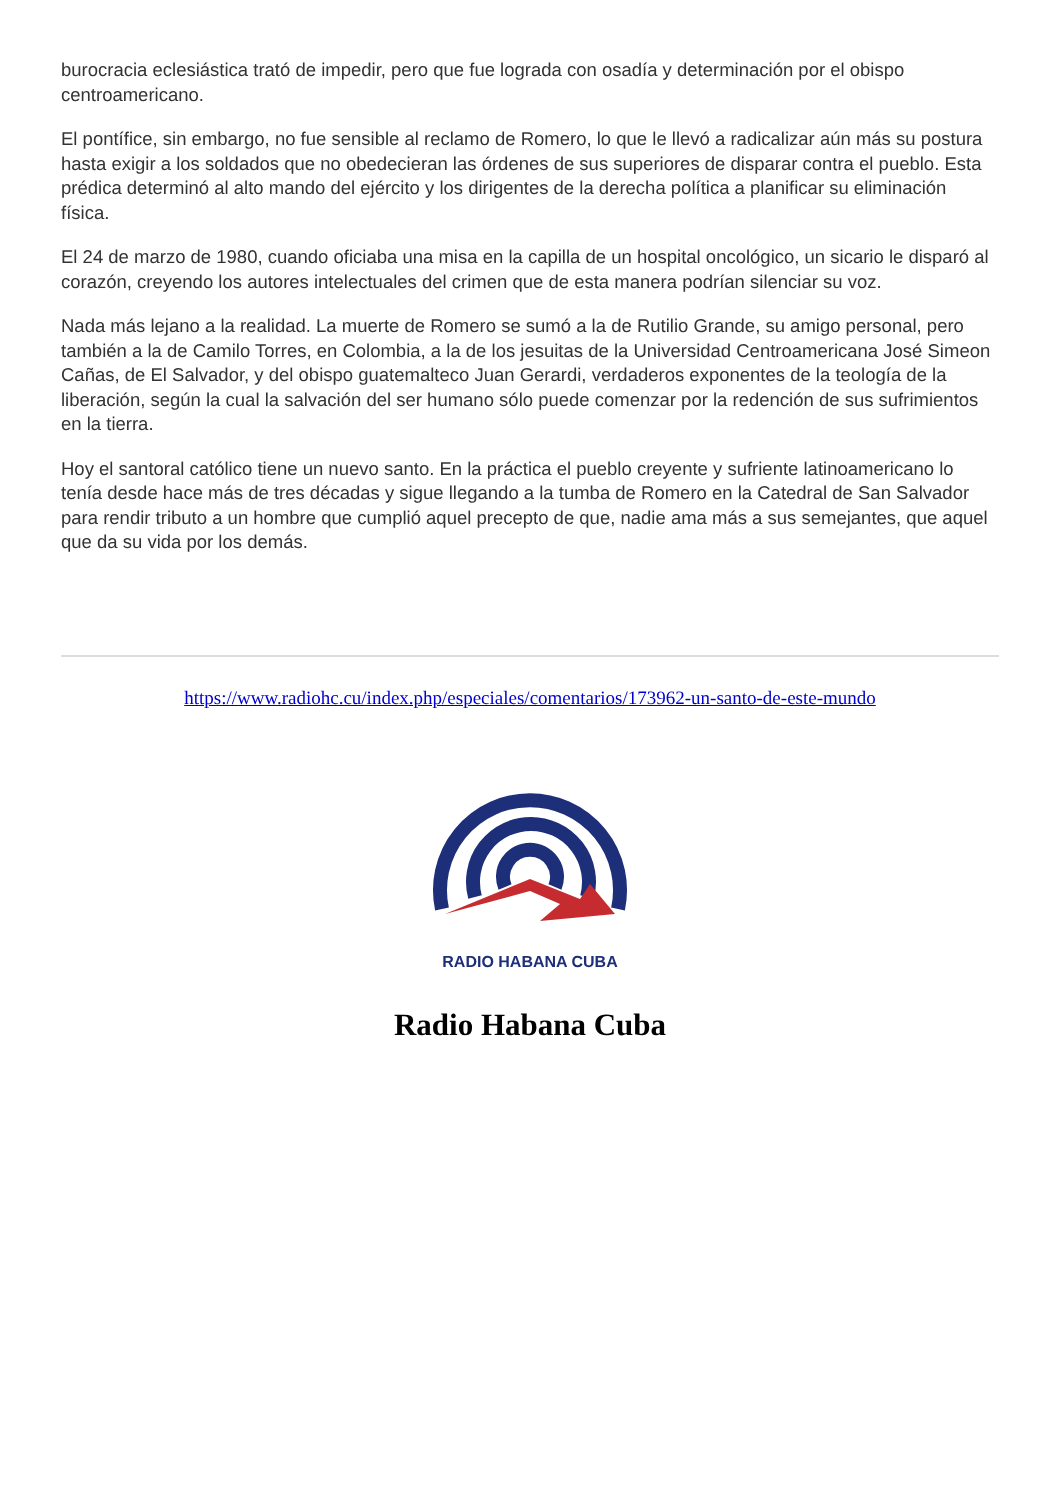burocracia eclesiástica trató de impedir, pero que fue lograda con osadía y determinación por el obispo centroamericano.
El pontífice, sin embargo, no fue sensible al reclamo de Romero, lo que le llevó a radicalizar aún más su postura hasta exigir a los soldados que no obedecieran las órdenes de sus superiores de disparar contra el pueblo. Esta prédica determinó al alto mando del ejército y los dirigentes de la derecha política a planificar su eliminación física.
El 24 de marzo de 1980, cuando oficiaba una misa en la capilla de un hospital oncológico, un sicario le disparó al corazón, creyendo los autores intelectuales del crimen que de esta manera podrían silenciar su voz.
Nada más lejano a la realidad. La muerte de Romero se sumó a la de Rutilio Grande, su amigo personal, pero también a la de Camilo Torres, en Colombia, a la de los jesuitas de la Universidad Centroamericana José Simeon Cañas, de El Salvador, y del obispo guatemalteco Juan Gerardi, verdaderos exponentes de la teología de la liberación, según la cual la salvación del ser humano sólo puede comenzar por la redención de sus sufrimientos en la tierra.
Hoy el santoral católico tiene un nuevo santo. En la práctica el pueblo creyente y sufriente latinoamericano lo tenía desde hace más de tres décadas y sigue llegando a la tumba de Romero en la Catedral de San Salvador para rendir tributo a un hombre que cumplió aquel precepto de que, nadie ama más a sus semejantes, que aquel que da su vida por los demás.
https://www.radiohc.cu/index.php/especiales/comentarios/173962-un-santo-de-este-mundo
RADIO HABANA CUBA
Radio Habana Cuba